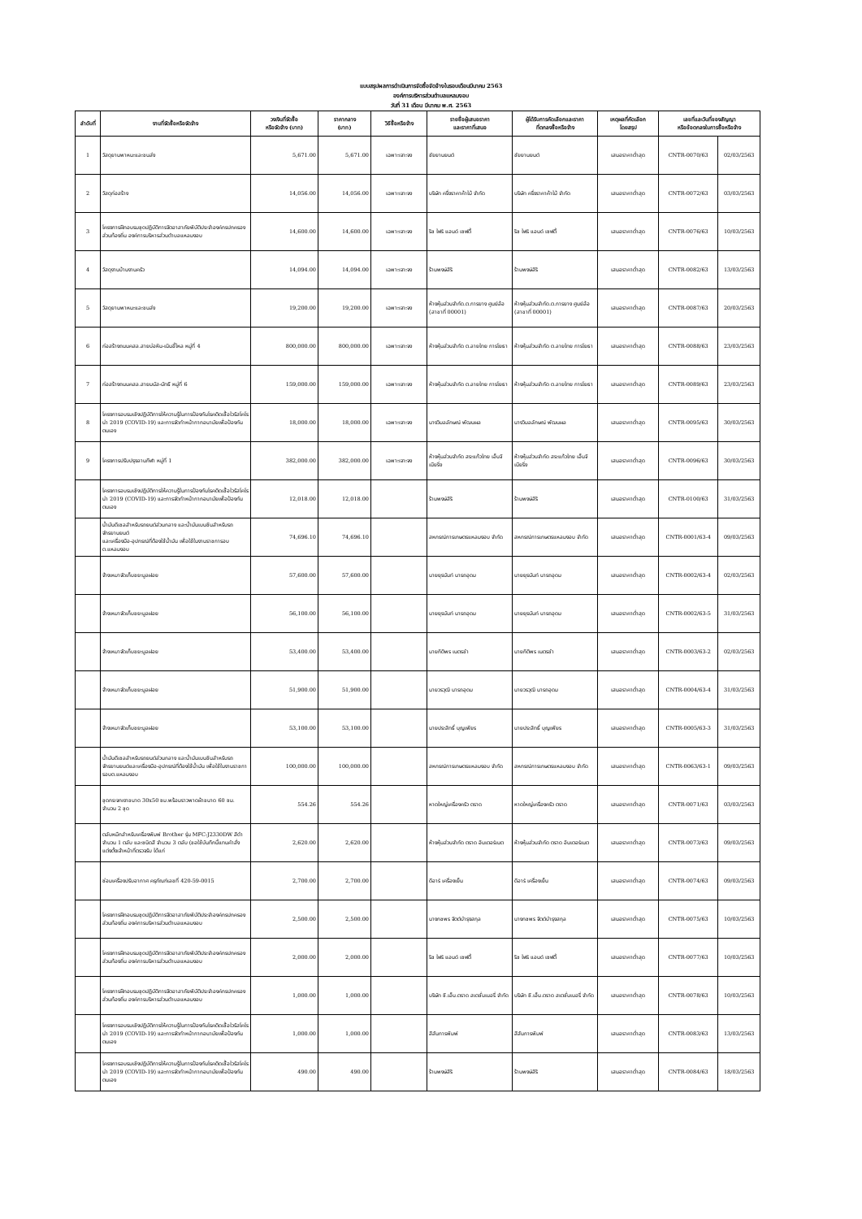แบบสรุปผลการดำเนินการจัดซื้อจัดจ้างในรอบเดือนมีนาคม 2563
องค์การบริหารส่วนตำบลแหลมงอบ
วันที่ 31 เดือน มีนาคม พ.ศ. 2563
| ลำดับที่ | งานที่จัดซื้อหรือจัดจ้าง | วงเงินที่จัดซื้อ หรือจัดจ้าง (บาท) | ราคากลาง (บาท) | วิธีซื้อหรือจ้าง | รายชื่อผู้เสนอราคา และราคาที่เสนอ | ผู้ได้รับการคัดเลือกและราคา ที่ตกลงซื้อหรือจ้าง | เหตุผลที่คัดเลือก โดยสรุป | เลขที่และวันที่ของสัญญา หรือข้อตกลงในการซื้อหรือจ้าง | |
| --- | --- | --- | --- | --- | --- | --- | --- | --- | --- |
| 1 | วัสดุยานพาหนะและขนส่ง | 5,671.00 | 5,671.00 | เฉพาะเจาะจง | ชัยยานยนต์ | ชัยยานยนต์ | เสนอราคาต่ำสุด | CNTR-0070/63 | 02/03/2563 |
| 2 | วัสดุก่อสร้าง | 14,056.00 | 14,056.00 | เฉพาะเจาะจง | บริษัท ครึ่งราคาค้าไม้ จำกัด | บริษัท ครึ่งราคาค้าไม้ จำกัด | เสนอราคาต่ำสุด | CNTR-0072/63 | 03/03/2563 |
| 3 | โครงการฝึกอบรมชุดปฏิบัติการจิตอาสาภัยพิบัติประจำองค์กรปกครองส่วนท้องถิ่น องค์การบริหารส่วนตำบลแหลมงอบ | 14,600.00 | 14,600.00 | เฉพาะเจาะจง | ริช ไฟร์ แอนด์ เซฟตี้ | ริช ไฟร์ แอนด์ เซฟตี้ | เสนอราคาต่ำสุด | CNTR-0076/63 | 10/03/2563 |
| 4 | วัสดุงานบ้านงานครัว | 14,094.00 | 14,094.00 | เฉพาะเจาะจง | ร้านพงษ์สิริ | ร้านพงษ์สิริ | เสนอราคาต่ำสุด | CNTR-0082/63 | 13/03/2563 |
| 5 | วัสดุยานพาหนะและขนส่ง | 19,200.00 | 19,200.00 | เฉพาะเจาะจง | ห้างหุ้นส่วนจำกัด.ต.การยาง ศูนย์ล้อ (สาขาที่ 00001) | ห้างหุ้นส่วนจำกัด.ต.การยาง ศูนย์ล้อ (สาขาที่ 00001) | เสนอราคาต่ำสุด | CNTR-0087/63 | 20/03/2563 |
| 6 | ก่อสร้างถนนคสล.สายบ่อหิน-เนินขี้ไหล หมู่ที่ 4 | 800,000.00 | 800,000.00 | เฉพาะเจาะจง | ห้างหุ้นส่วนจำกัด ต.ลายไทย การโยธา | ห้างหุ้นส่วนจำกัด ต.ลายไทย การโยธา | เสนอราคาต่ำสุด | CNTR-0088/63 | 23/03/2563 |
| 7 | ก่อสร้างถนนคสล.สายมนัส-นัทธี หมู่ที่ 6 | 159,000.00 | 159,000.00 | เฉพาะเจาะจง | ห้างหุ้นส่วนจำกัด ต.ลายไทย การโยธา | ห้างหุ้นส่วนจำกัด ต.ลายไทย การโยธา | เสนอราคาต่ำสุด | CNTR-0089/63 | 23/03/2563 |
| 8 | โครงการอบรมเชิงปฏิบัติการให้ความรู้ในการป้องกันโรคติดเชื้อไวรัสโคโรน่า 2019 (COVID-19) และการจัดทำหน้ากากอนามัยเพื่อป้องกันตนเอง | 18,000.00 | 18,000.00 | เฉพาะเจาะจง | นางวิมลลักษณ์ พัฒนผล | นางวิมลลักษณ์ พัฒนผล | เสนอราคาต่ำสุด | CNTR-0095/63 | 30/03/2563 |
| 9 | โครงการปรับปรุงลานกีฬา หมู่ที่ 1 | 382,000.00 | 382,000.00 | เฉพาะเจาะจง | ห้างหุ้นส่วนจำกัด สระแก้วไทย เอ็นจิเนียริ่ง | ห้างหุ้นส่วนจำกัด สระแก้วไทย เอ็นจิเนียริ่ง | เสนอราคาต่ำสุด | CNTR-0096/63 | 30/03/2563 |
| | โครงการอบรมเชิงปฏิบัติการให้ความรู้ในการป้องกันโรคติดเชื้อไวรัสโคโรน่า 2019 (COVID-19) และการจัดทำหน้ากากอนามัยเพื่อป้องกันตนเอง | 12,018.00 | 12,018.00 | | ร้านพงษ์สิริ | ร้านพงษ์สิริ | เสนอราคาต่ำสุด | CNTR-0100/63 | 31/03/2563 |
| | น้ำมันดีเซลสำหรับรถยนต์ส่วนกลาง และน้ำมันเบนซินสำหรับรถจักรยานยนต์ และเครื่องมือ-อุปกรณ์ที่ต้องใช้น้ำมัน เพื่อใช้ในงานราชการอบต.แหลมงอบ | 74,696.10 | 74,696.10 | | สหกรณ์การเกษตรแหลมงอบ จำกัด | สหกรณ์การเกษตรแหลมงอบ จำกัด | เสนอราคาต่ำสุด | CNTR-0001/63-4 | 09/03/2563 |
| | จ้างเหมาจัดเก็บขยะมูลฝอย | 57,600.00 | 57,600.00 | | นายยุรนันท์ นารถอุดม | นายยุรนันท์ นารถอุดม | เสนอราคาต่ำสุด | CNTR-0002/63-4 | 02/03/2563 |
| | จ้างเหมาจัดเก็บขยะมูลฝอย | 56,100.00 | 56,100.00 | | นายยุรนันท์ นารถอุดม | นายยุรนันท์ นารถอุดม | เสนอราคาต่ำสุด | CNTR-0002/63-5 | 31/03/2563 |
| | จ้างเหมาจัดเก็บขยะมูลฝอย | 53,400.00 | 53,400.00 | | นายกิติพร เนตรขำ | นายกิติพร เนตรขำ | เสนอราคาต่ำสุด | CNTR-0003/63-2 | 02/03/2563 |
| | จ้างเหมาจัดเก็บขยะมูลฝอย | 51,900.00 | 51,900.00 | | นายวรวุฒิ นารถอุดม | นายวรวุฒิ นารถอุดม | เสนอราคาต่ำสุด | CNTR-0004/63-4 | 31/03/2563 |
| | จ้างเหมาจัดเก็บขยะมูลฝอย | 53,100.00 | 53,100.00 | | นายประสิทธิ์ บุญเพียร | นายประสิทธิ์ บุญเพียร | เสนอราคาต่ำสุด | CNTR-0005/63-3 | 31/03/2563 |
| | น้ำมันดีเซลสำหรับรถยนต์ส่วนกลาง และน้ำมันเบนซินสำหรับรถจักรยานยนต์และเครื่องมือ-อุปกรณ์ที่ต้องใช้น้ำมัน เพื่อใช้ในงานราชการอบต.แหลมงอบ | 100,000.00 | 100,000.00 | | สหกรณ์การเกษตรแหลมงอบ จำกัด | สหกรณ์การเกษตรแหลมงอบ จำกัด | เสนอราคาต่ำสุด | CNTR-0063/63-1 | 09/03/2563 |
| | ชุดกระจกเงาขนาด 30x50 ซม.พร้อมราวพาดผ้าขนาด 60 ซม. จำนวน 2 ชุด | 554.26 | 554.26 | | หาดใหญ่เครื่องครัว ตราด | หาดใหญ่เครื่องครัว ตราด | เสนอราคาต่ำสุด | CNTR-0071/63 | 03/03/2563 |
| | ตลับหมึกสำหรับเครื่องพิมพ์ Brother รุ่น MFC-J2330DW สีดำจำนวน 1 ตลับ และชนิดสี จำนวน 3 ตลับ (ขอใช้บันทึกนี้แทนคำสั่งแต่งตั้งเจ้าหน้าที่ตรวจรับ ได้แก่ | 2,620.00 | 2,620.00 | | ห้างหุ้นส่วนจำกัด ตราด อินเตอร์เนต | ห้างหุ้นส่วนจำกัด ตราด อินเตอร์เนต | เสนอราคาต่ำสุด | CNTR-0073/63 | 09/03/2563 |
| | ซ่อมเครื่องปรับอากาศ ครุภัณฑ์เลขที่ 420-59-0015 | 2,700.00 | 2,700.00 | | ดีอาร์ เครื่องเย็น | ดีอาร์ เครื่องเย็น | เสนอราคาต่ำสุด | CNTR-0074/63 | 09/03/2563 |
| | โครงการฝึกอบรมชุดปฏิบัติการจิตอาสาภัยพิบัติประจำองค์กรปกครองส่วนท้องถิ่น องค์การบริหารส่วนตำบลแหลมงอบ | 2,500.00 | 2,500.00 | | นางกชพร จิตต์บำรุงสกุล | นางกชพร จิตต์บำรุงสกุล | เสนอราคาต่ำสุด | CNTR-0075/63 | 10/03/2563 |
| | โครงการฝึกอบรมชุดปฏิบัติการจิตอาสาภัยพิบัติประจำองค์กรปกครองส่วนท้องถิ่น องค์การบริหารส่วนตำบลแหลมงอบ | 2,000.00 | 2,000.00 | | ริช ไฟร์ แอนด์ เซฟตี้ | ริช ไฟร์ แอนด์ เซฟตี้ | เสนอราคาต่ำสุด | CNTR-0077/63 | 10/03/2563 |
| | โครงการฝึกอบรมชุดปฏิบัติการจิตอาสาภัยพิบัติประจำองค์กรปกครองส่วนท้องถิ่น องค์การบริหารส่วนตำบลแหลมงอบ | 1,000.00 | 1,000.00 | | บริษัท ซี.เอ็น.ตราด สเตชั่นเนอรี่ จำกัด | บริษัท ซี.เอ็น.ตราด สเตชั่นเนอรี่ จำกัด | เสนอราคาต่ำสุด | CNTR-0078/63 | 10/03/2563 |
| | โครงการอบรมเชิงปฏิบัติการให้ความรู้ในการป้องกันโรคติดเชื้อไวรัสโคโรน่า 2019 (COVID-19) และการจัดทำหน้ากากอนามัยเพื่อป้องกันตนเอง | 1,000.00 | 1,000.00 | | สีสันการพิมพ์ | สีสันการพิมพ์ | เสนอราคาต่ำสุด | CNTR-0083/63 | 13/03/2563 |
| | โครงการอบรมเชิงปฏิบัติการให้ความรู้ในการป้องกันโรคติดเชื้อไวรัสโคโรน่า 2019 (COVID-19) และการจัดทำหน้ากากอนามัยเพื่อป้องกันตนเอง | 490.00 | 490.00 | | ร้านพงษ์สิริ | ร้านพงษ์สิริ | เสนอราคาต่ำสุด | CNTR-0084/63 | 18/03/2563 |